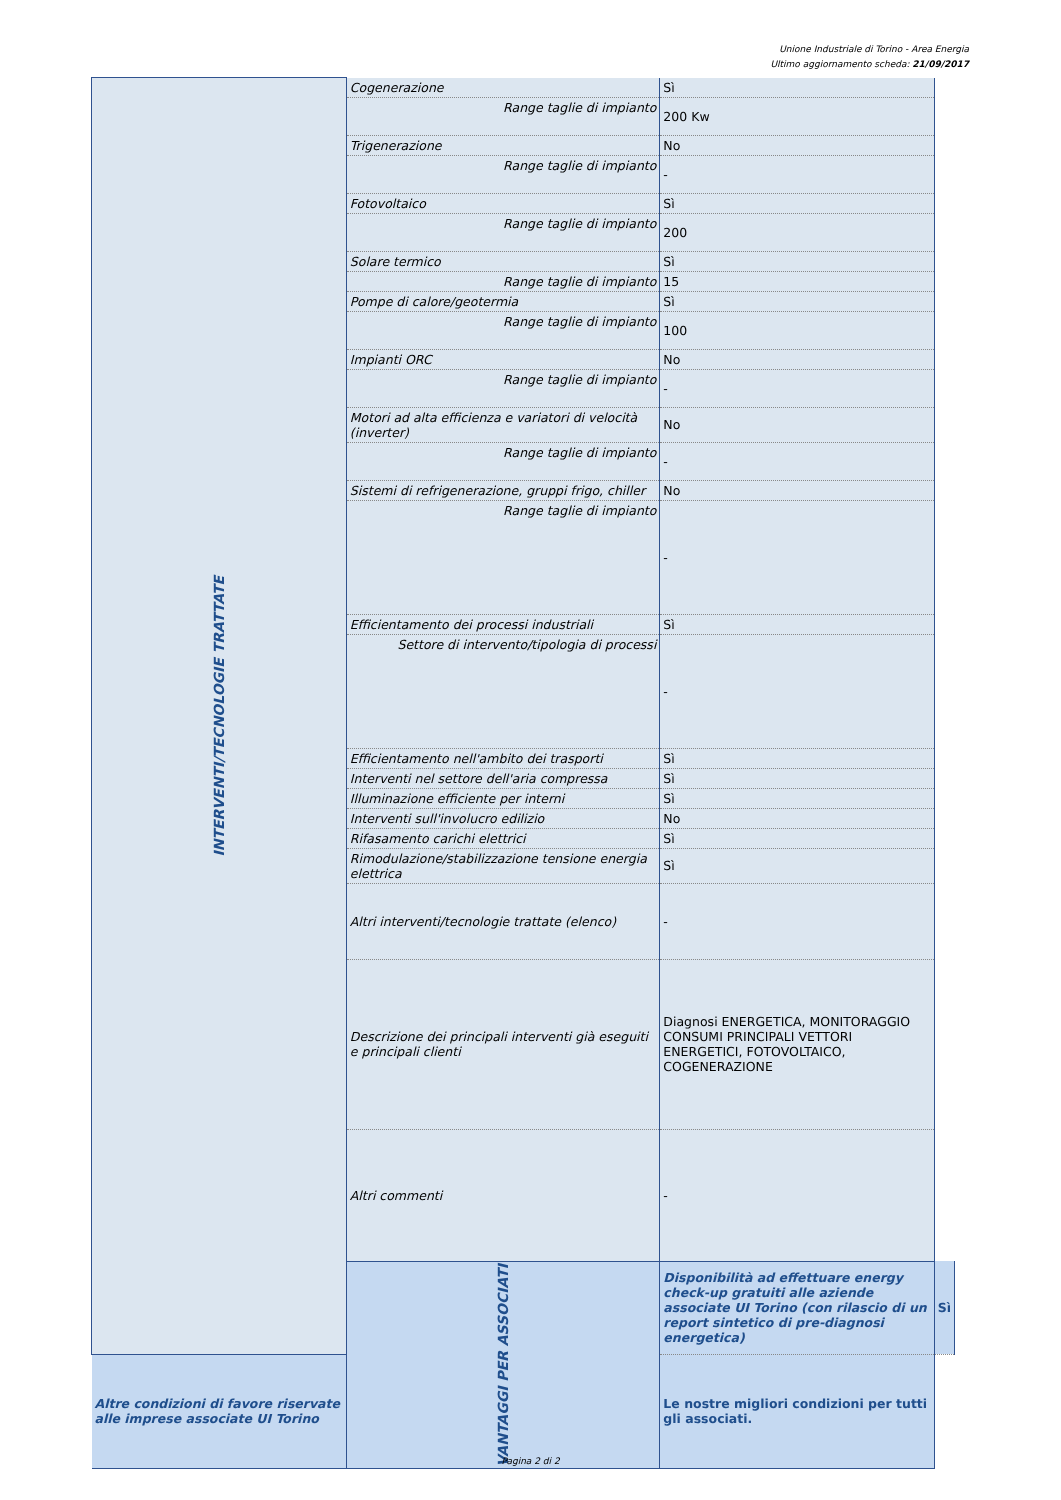Unione Industriale di Torino - Area Energia
Ultimo aggiornamento scheda: 21/09/2017
| INTERVENTI/TECNOLOGIE TRATTATE | Cogenerazione | Sì | |
| | Range taglie di impianto | 200 Kw | |
| | Trigenerazione | No | |
| | Range taglie di impianto | - | |
| | Fotovoltaico | Sì | |
| | Range taglie di impianto | 200 | |
| | Solare termico | Sì | |
| | Range taglie di impianto | 15 | |
| | Pompe di calore/geotermia | Sì | |
| | Range taglie di impianto | 100 | |
| | Impianti ORC | No | |
| | Range taglie di impianto | - | |
| | Motori ad alta efficienza e variatori di velocità (inverter) | No | |
| | Range taglie di impianto | - | |
| | Sistemi di refrigenerazione, gruppi frigo, chiller | No | |
| | Range taglie di impianto | - | |
| | Efficientamento dei processi industriali | Sì | |
| | Settore di intervento/tipologia di processi | - | |
| | Efficientamento nell'ambito dei trasporti | Sì | |
| | Interventi nel settore dell'aria compressa | Sì | |
| | Illuminazione efficiente per interni | Sì | |
| | Interventi sull'involucro edilizio | No | |
| | Rifasamento carichi elettrici | Sì | |
| | Rimodulazione/stabilizzazione tensione energia elettrica | Sì | |
| | Altri interventi/tecnologie trattate (elenco) | - | |
| | Descrizione dei principali interventi già eseguiti e principali clienti | Diagnosi ENERGETICA, MONITORAGGIO CONSUMI PRINCIPALI VETTORI ENERGETICI, FOTOVOLTAICO, COGENERAZIONE | |
| | Altri commenti | - | |
| | VANTAGGI PER ASSOCIATI | Disponibilità ad effettuare energy check-up gratuiti alle aziende associate UI Torino (con rilascio di un report sintetico di pre-diagnosi energetica) | Sì |
| Altre condizioni di favore riservate alle imprese associate UI Torino | | Le nostre migliori condizioni per tutti gli associati. | |
Pagina 2 di 2